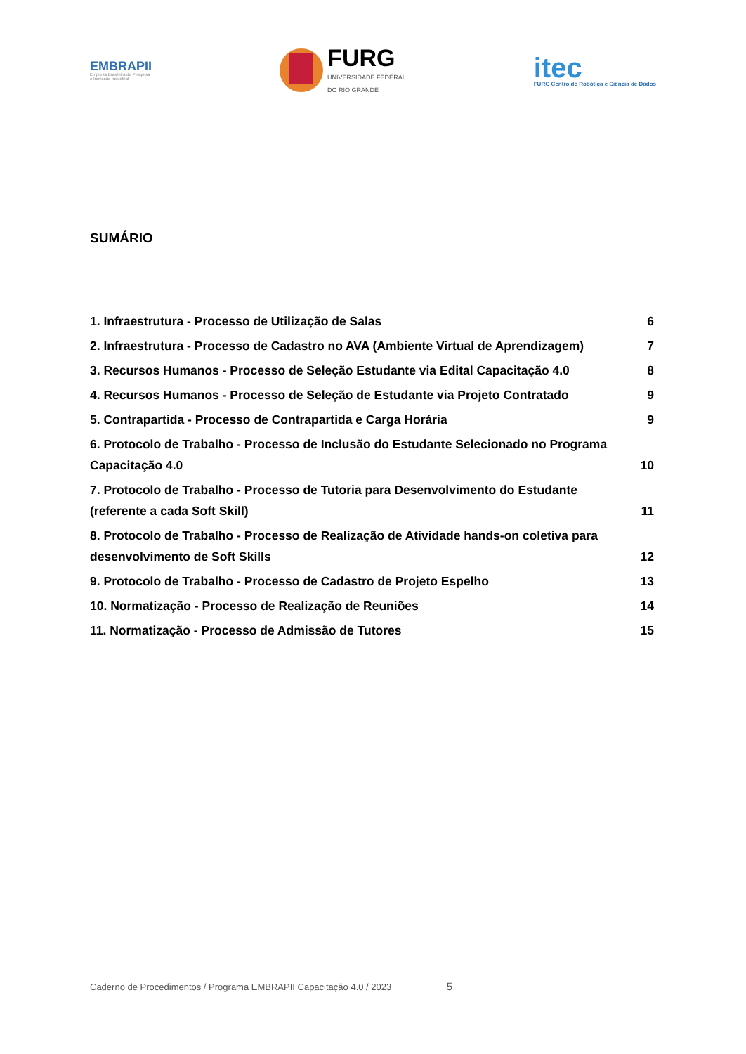EMBRAPII
Empresa Brasileira de Pesquisa
e Inovação Industrial
FURG
UNIVERSIDADE FEDERAL
DO RIO GRANDE
itec
FURG Centro de Robótica e Ciência de Dados
SUMÁRIO
1. Infraestrutura - Processo de Utilização de Salas 6
2. Infraestrutura - Processo de Cadastro no AVA (Ambiente Virtual de Aprendizagem) 7
3. Recursos Humanos - Processo de Seleção Estudante via Edital Capacitação 4.0 8
4. Recursos Humanos - Processo de Seleção de Estudante via Projeto Contratado 9
5. Contrapartida - Processo de Contrapartida e Carga Horária 9
6. Protocolo de Trabalho - Processo de Inclusão do Estudante Selecionado no Programa Capacitação 4.0 10
7. Protocolo de Trabalho - Processo de Tutoria para Desenvolvimento do Estudante (referente a cada Soft Skill) 11
8. Protocolo de Trabalho - Processo de Realização de Atividade hands-on coletiva para desenvolvimento de Soft Skills 12
9. Protocolo de Trabalho - Processo de Cadastro de Projeto Espelho 13
10. Normatização - Processo de Realização de Reuniões 14
11. Normatização - Processo de Admissão de Tutores 15
Caderno de Procedimentos / Programa EMBRAPII Capacitação 4.0 / 2023 5